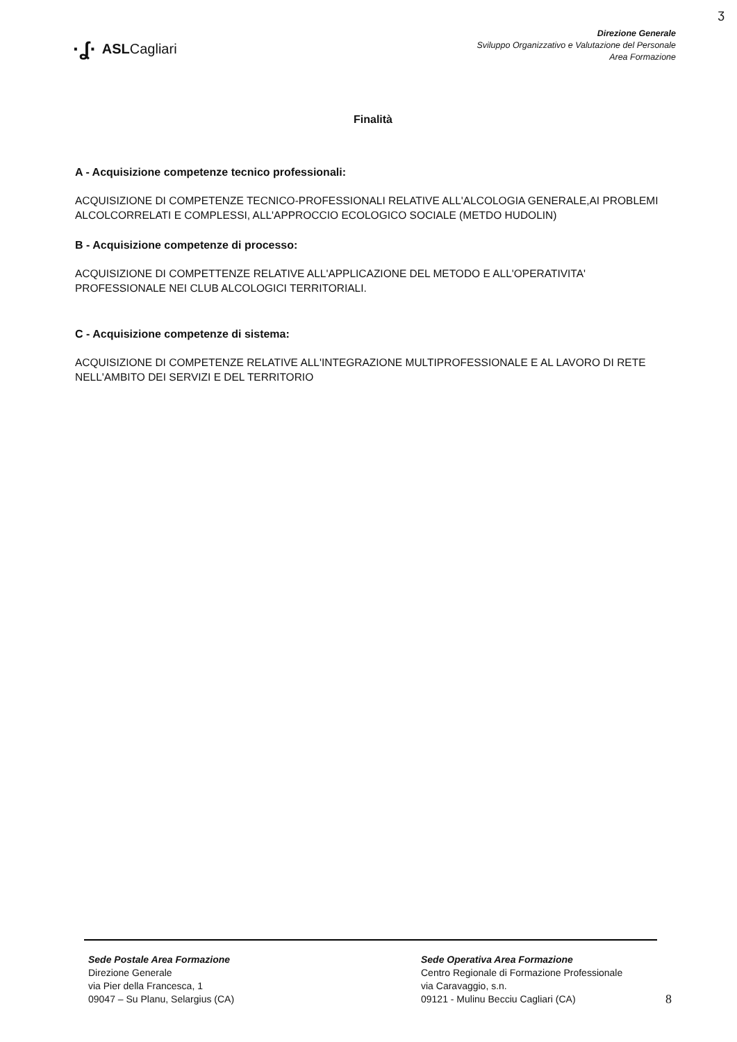ʒ
·ʆ· ASLCagliari
Direzione Generale
Sviluppo Organizzativo e Valutazione del Personale
Area Formazione
Finalità
A - Acquisizione competenze tecnico professionali:
ACQUISIZIONE DI COMPETENZE TECNICO-PROFESSIONALI RELATIVE ALL'ALCOLOGIA GENERALE,AI PROBLEMI ALCOLCORRELATI E COMPLESSI, ALL'APPROCCIO ECOLOGICO SOCIALE (METDO HUDOLIN)
B - Acquisizione competenze di processo:
ACQUISIZIONE DI COMPETTENZE RELATIVE ALL'APPLICAZIONE DEL METODO E ALL'OPERATIVITA' PROFESSIONALE NEI CLUB ALCOLOGICI TERRITORIALI.
C - Acquisizione competenze di sistema:
ACQUISIZIONE DI COMPETENZE RELATIVE ALL'INTEGRAZIONE MULTIPROFESSIONALE E AL LAVORO DI RETE NELL'AMBITO DEI SERVIZI E DEL TERRITORIO
Sede Postale Area Formazione
Direzione Generale
via Pier della Francesca, 1
09047 – Su Planu, Selargius (CA)
Sede Operativa Area Formazione
Centro Regionale di Formazione Professionale
via Caravaggio, s.n.
09121 - Mulinu Becciu Cagliari (CA)
8